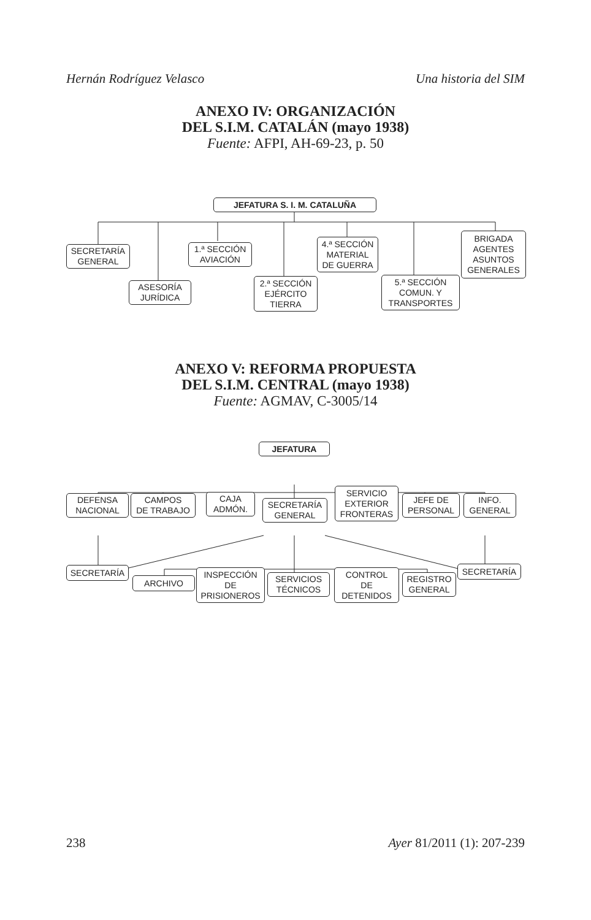Hernán Rodríguez Velasco Una historia del SIM
ANEXO IV: ORGANIZACIÓN
DEL S.I.M. CATALÁN (mayo 1938)
Fuente: AFPI, AH-69-23, p. 50
JEFATURA S. I. M. CATALUÑA
SECRETARÍA
GENERAL
ASESORÍA
JURÍDICA
1.ª SECCIÓN
AVIACIÓN
2.ª SECCIÓN
EJÉRCITO
TIERRA
4.ª SECCIÓN
MATERIAL
DE GUERRA
5.ª SECCIÓN
COMUN. Y
TRANSPORTES
BRIGADA
AGENTES
ASUNTOS
GENERALES
ANEXO V: REFORMA PROPUESTA
DEL S.I.M. CENTRAL (mayo 1938)
Fuente: AGMAV, C-3005/14
JEFATURA
DEFENSA
NACIONAL
CAMPOS
DE TRABAJO
CAJA
ADMÓN.
SECRETARÍA
GENERAL
SERVICIO
EXTERIOR
FRONTERAS
JEFE DE
PERSONAL
INFO.
GENERAL
SECRETARÍA
ARCHIVO
INSPECCIÓN
DE
PRISIONEROS
SERVICIOS
TÉCNICOS
CONTROL
DE
DETENIDOS
REGISTRO
GENERAL
SECRETARÍA
238 Ayer 81/2011 (1): 207-239